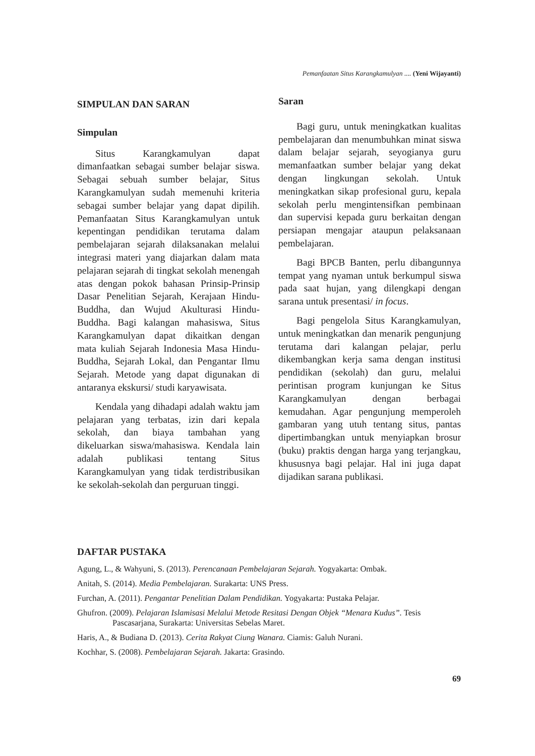Pemanfaatan Situs Karangkamulyan .... (Yeni Wijayanti)
SIMPULAN DAN SARAN
Simpulan
Situs Karangkamulyan dapat dimanfaatkan sebagai sumber belajar siswa. Sebagai sebuah sumber belajar, Situs Karangkamulyan sudah memenuhi kriteria sebagai sumber belajar yang dapat dipilih. Pemanfaatan Situs Karangkamulyan untuk kepentingan pendidikan terutama dalam pembelajaran sejarah dilaksanakan melalui integrasi materi yang diajarkan dalam mata pelajaran sejarah di tingkat sekolah menengah atas dengan pokok bahasan Prinsip-Prinsip Dasar Penelitian Sejarah, Kerajaan Hindu-Buddha, dan Wujud Akulturasi Hindu-Buddha. Bagi kalangan mahasiswa, Situs Karangkamulyan dapat dikaitkan dengan mata kuliah Sejarah Indonesia Masa Hindu-Buddha, Sejarah Lokal, dan Pengantar Ilmu Sejarah. Metode yang dapat digunakan di antaranya ekskursi/ studi karyawisata.
Kendala yang dihadapi adalah waktu jam pelajaran yang terbatas, izin dari kepala sekolah, dan biaya tambahan yang dikeluarkan siswa/mahasiswa. Kendala lain adalah publikasi tentang Situs Karangkamulyan yang tidak terdistribusikan ke sekolah-sekolah dan perguruan tinggi.
Saran
Bagi guru, untuk meningkatkan kualitas pembelajaran dan menumbuhkan minat siswa dalam belajar sejarah, seyogianya guru memanfaatkan sumber belajar yang dekat dengan lingkungan sekolah. Untuk meningkatkan sikap profesional guru, kepala sekolah perlu mengintensifkan pembinaan dan supervisi kepada guru berkaitan dengan persiapan mengajar ataupun pelaksanaan pembelajaran.
Bagi BPCB Banten, perlu dibangunnya tempat yang nyaman untuk berkumpul siswa pada saat hujan, yang dilengkapi dengan sarana untuk presentasi/ in focus.
Bagi pengelola Situs Karangkamulyan, untuk meningkatkan dan menarik pengunjung terutama dari kalangan pelajar, perlu dikembangkan kerja sama dengan institusi pendidikan (sekolah) dan guru, melalui perintisan program kunjungan ke Situs Karangkamulyan dengan berbagai kemudahan. Agar pengunjung memperoleh gambaran yang utuh tentang situs, pantas dipertimbangkan untuk menyiapkan brosur (buku) praktis dengan harga yang terjangkau, khususnya bagi pelajar. Hal ini juga dapat dijadikan sarana publikasi.
DAFTAR PUSTAKA
Agung, L., & Wahyuni, S. (2013). Perencanaan Pembelajaran Sejarah. Yogyakarta: Ombak.
Anitah, S. (2014). Media Pembelajaran. Surakarta: UNS Press.
Furchan, A. (2011). Pengantar Penelitian Dalam Pendidikan. Yogyakarta: Pustaka Pelajar.
Ghufron. (2009). Pelajaran Islamisasi Melalui Metode Resitasi Dengan Objek “Menara Kudus”. Tesis Pascasarjana, Surakarta: Universitas Sebelas Maret.
Haris, A., & Budiana D. (2013). Cerita Rakyat Ciung Wanara. Ciamis: Galuh Nurani.
Kochhar, S. (2008). Pembelajaran Sejarah. Jakarta: Grasindo.
69